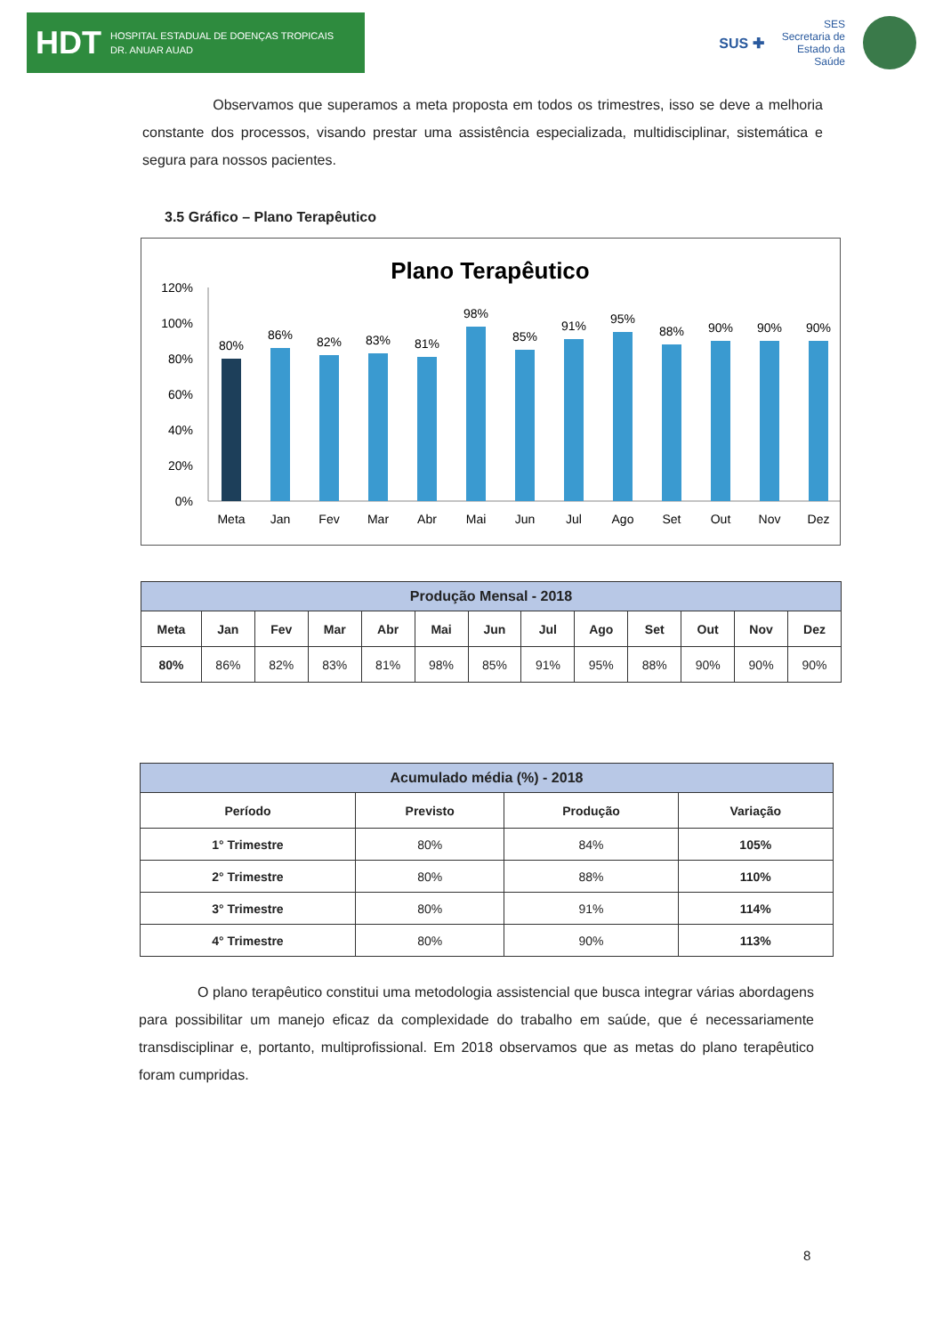HDT HOSPITAL ESTADUAL DE DOENÇAS TROPICAIS
DR. ANUAR AUAD
SUS ✚ SES
Secretaria de
Estado da
Saúde
Observamos que superamos a meta proposta em todos os trimestres, isso se deve a melhoria constante dos processos, visando prestar uma assistência especializada, multidisciplinar, sistemática e segura para nossos pacientes.
3.5 Gráfico – Plano Terapêutico
Plano Terapêutico
120%
100%
80%
60%
40%
20%
0%
80%
86%
82%
83%
81%
98%
85%
91%
95%
88%
90%
90%
90%
Meta
Jan
Fev
Mar
Abr
Mai
Jun
Jul
Ago
Set
Out
Nov
Dez
| Produção Mensal - 2018 | | | | | | | | | | | | |
| --- | --- | --- | --- | --- | --- | --- | --- | --- | --- | --- | --- | --- |
| Meta | Jan | Fev | Mar | Abr | Mai | Jun | Jul | Ago | Set | Out | Nov | Dez |
| 80% | 86% | 82% | 83% | 81% | 98% | 85% | 91% | 95% | 88% | 90% | 90% | 90% |
| Acumulado média (%) - 2018 | | | |
| --- | --- | --- | --- |
| Período | Previsto | Produção | Variação |
| 1° Trimestre | 80% | 84% | 105% |
| 2° Trimestre | 80% | 88% | 110% |
| 3° Trimestre | 80% | 91% | 114% |
| 4° Trimestre | 80% | 90% | 113% |
O plano terapêutico constitui uma metodologia assistencial que busca integrar várias abordagens para possibilitar um manejo eficaz da complexidade do trabalho em saúde, que é necessariamente transdisciplinar e, portanto, multiprofissional. Em 2018 observamos que as metas do plano terapêutico foram cumpridas.
8